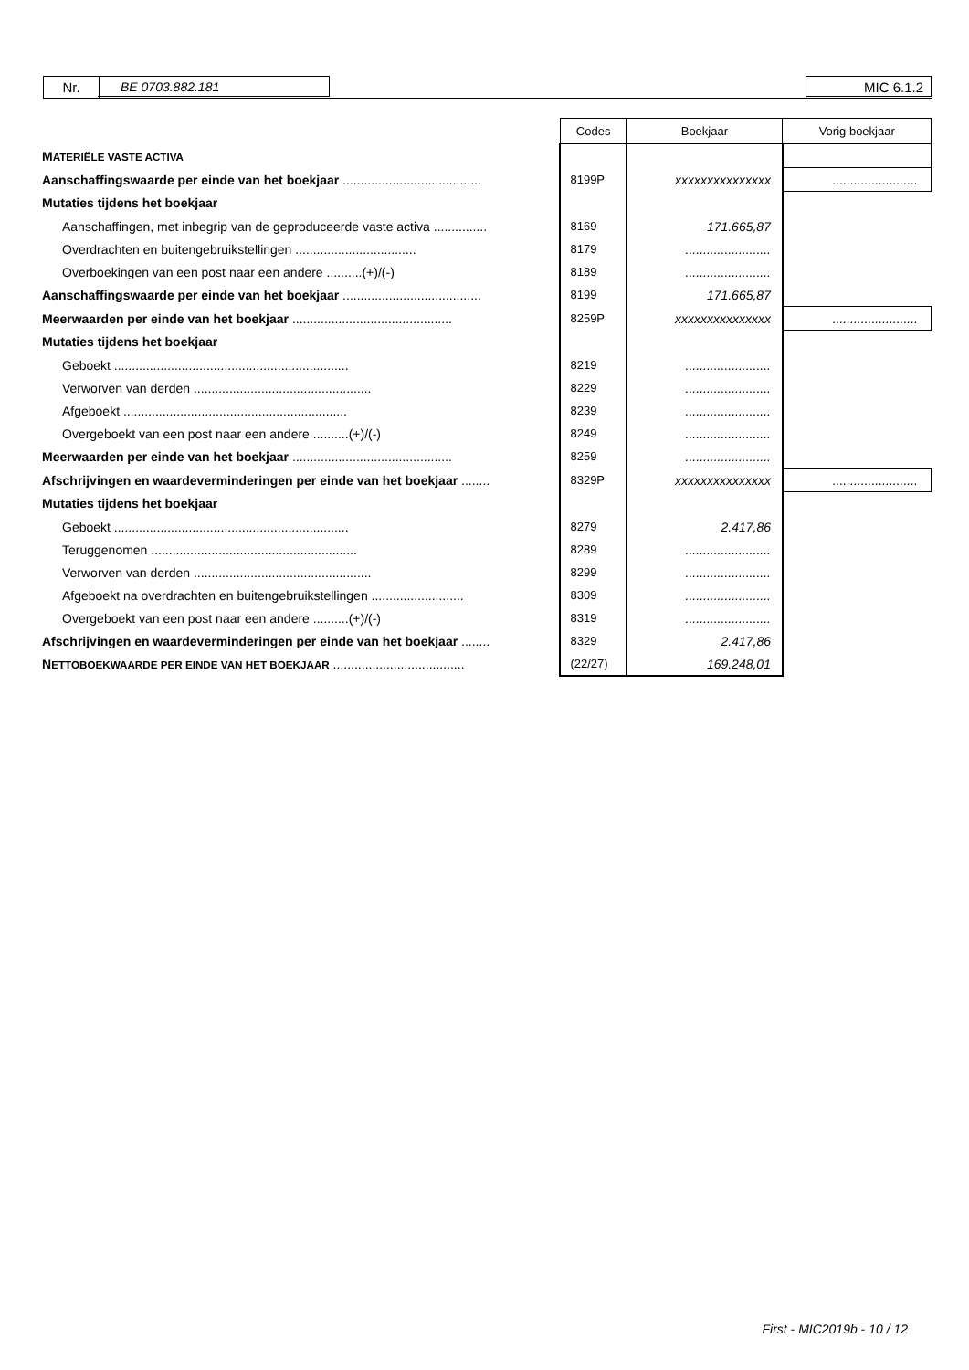Nr. BE 0703.882.181 MIC 6.1.2
| | Codes | Boekjaar | Vorig boekjaar |
| M ATERIËLE VASTE ACTIVA | | | |
| Aanschaffingswaarde per einde van het boekjaar ....................................... | 8199P | xxxxxxxxxxxxxxx | ........................ |
| Mutaties tijdens het boekjaar | | | |
| Aanschaffingen, met inbegrip van de geproduceerde vaste activa ............... | 8169 | 171.665,87 | |
| Overdrachten en buitengebruikstellingen .................................. | 8179 | ........................ | |
| Overboekingen van een post naar een andere ..........(+)/(-) | 8189 | ........................ | |
| Aanschaffingswaarde per einde van het boekjaar ....................................... | 8199 | 171.665,87 | |
| Meerwaarden per einde van het boekjaar ............................................. | 8259P | xxxxxxxxxxxxxxx | ........................ |
| Mutaties tijdens het boekjaar | | | |
| Geboekt .................................................................. | 8219 | ........................ | |
| Verworven van derden .................................................. | 8229 | ........................ | |
| Afgeboekt ............................................................... | 8239 | ........................ | |
| Overgeboekt van een post naar een andere ..........(+)/(-) | 8249 | ........................ | |
| Meerwaarden per einde van het boekjaar ............................................. | 8259 | ........................ | |
| Afschrijvingen en waardeverminderingen per einde van het boekjaar ........ | 8329P | xxxxxxxxxxxxxxx | ........................ |
| Mutaties tijdens het boekjaar | | | |
| Geboekt .................................................................. | 8279 | 2.417,86 | |
| Teruggenomen .......................................................... | 8289 | ........................ | |
| Verworven van derden .................................................. | 8299 | ........................ | |
| Afgeboekt na overdrachten en buitengebruikstellingen .......................... | 8309 | ........................ | |
| Overgeboekt van een post naar een andere ..........(+)/(-) | 8319 | ........................ | |
| Afschrijvingen en waardeverminderingen per einde van het boekjaar ........ | 8329 | 2.417,86 | |
| N ETTOBOEKWAARDE PER EINDE VAN HET BOEKJAAR ..................................... | (22/27) | 169.248,01 | |
First - MIC2019b - 10 / 12